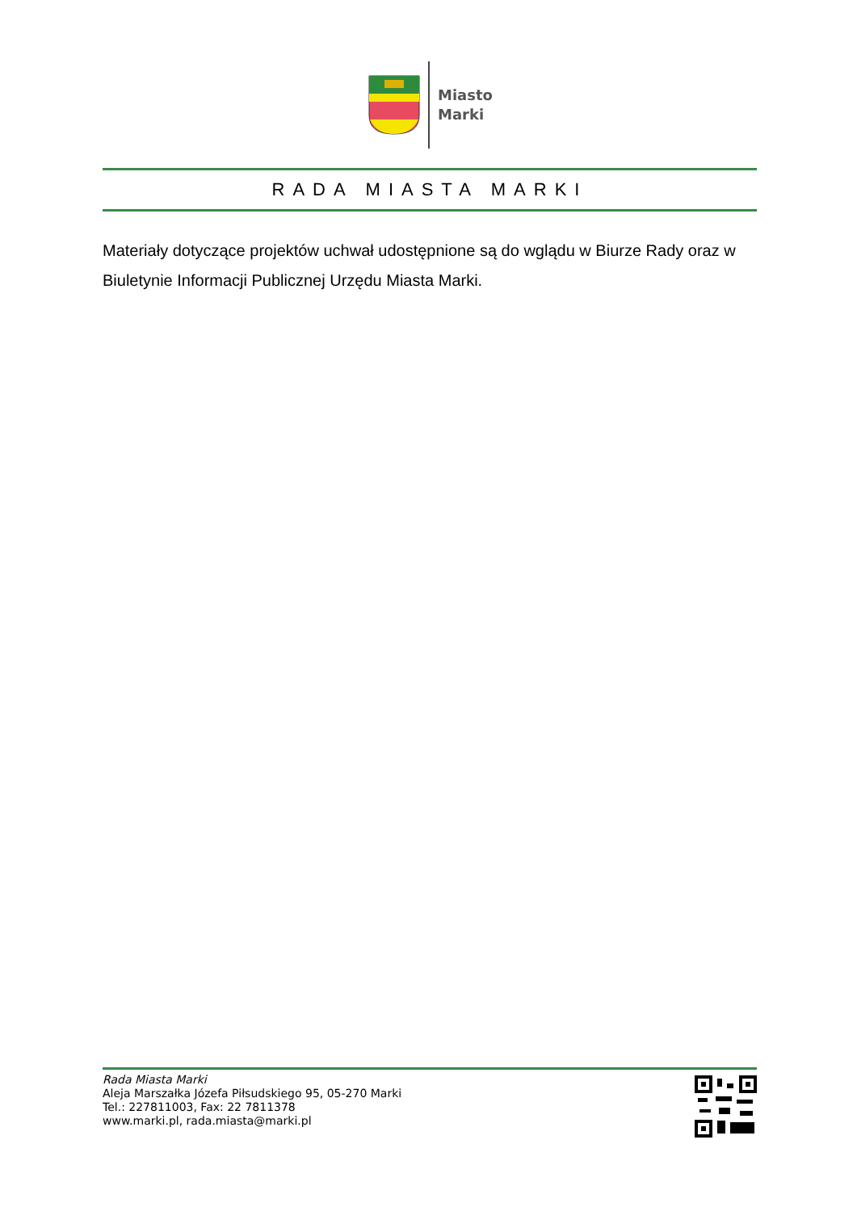Miasto
Marki
RADA MIASTA MARKI
Materiały dotyczące projektów uchwał udostępnione są do wglądu w Biurze Rady oraz w Biuletynie Informacji Publicznej Urzędu Miasta Marki.
Rada Miasta Marki
Aleja Marszałka Józefa Piłsudskiego 95, 05-270 Marki
Tel.: 227811003, Fax: 22 7811378
www.marki.pl, rada.miasta@marki.pl